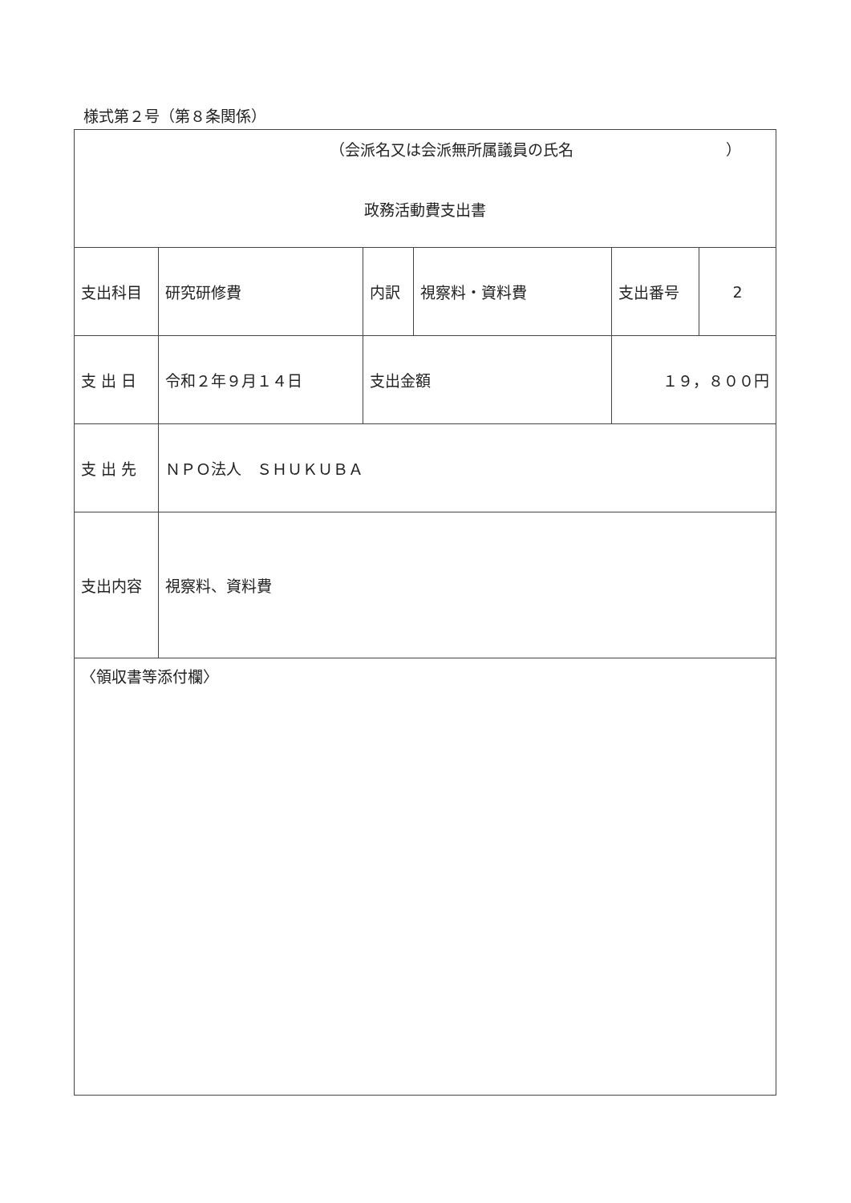様式第２号（第８条関係）
| （会派名又は会派無所属議員の氏名 ） 政務活動費支出書 | | | | | |
| 支出科目 | 研究研修費 | 内訳 | 視察料・資料費 | 支出番号 | 2 |
| 支 出 日 | 令和２年９月１４日 | 支出金額 | | １９，８００円 | |
| 支 出 先 | ＮＰＯ法人 ＳＨＵＫＵＢＡ | | | | |
| 支出内容 | 視察料、資料費 | | | | |
| 〈領収書等添付欄〉 | | | | | |